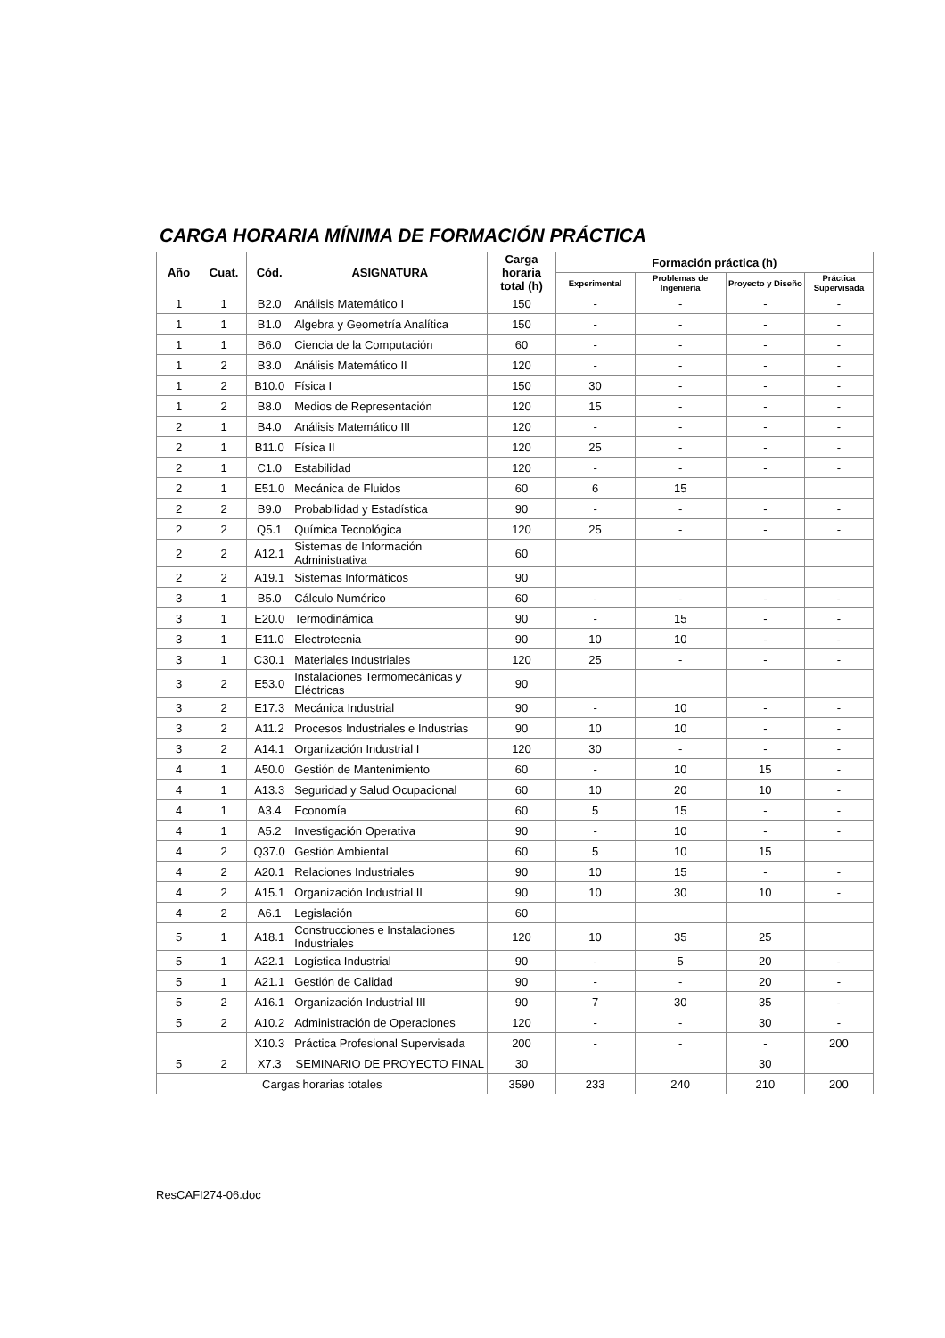CARGA HORARIA MÍNIMA DE FORMACIÓN PRÁCTICA
| Año | Cuat. | Cód. | ASIGNATURA | Carga horaria total (h) | Formación práctica (h) | | | |
| --- | --- | --- | --- | --- | --- | --- | --- | --- |
| | | | | | Experimental | Problemas de Ingeniería | Proyecto y Diseño | Práctica Supervisada |
| 1 | 1 | B2.0 | Análisis Matemático I | 150 | - | - | - | - |
| 1 | 1 | B1.0 | Algebra y Geometría Analítica | 150 | - | - | - | - |
| 1 | 1 | B6.0 | Ciencia de la Computación | 60 | - | - | - | - |
| 1 | 2 | B3.0 | Análisis Matemático II | 120 | - | - | - | - |
| 1 | 2 | B10.0 | Física I | 150 | 30 | - | - | - |
| 1 | 2 | B8.0 | Medios de Representación | 120 | 15 | - | - | - |
| 2 | 1 | B4.0 | Análisis Matemático III | 120 | - | - | - | - |
| 2 | 1 | B11.0 | Física II | 120 | 25 | - | - | - |
| 2 | 1 | C1.0 | Estabilidad | 120 | - | - | - | - |
| 2 | 1 | E51.0 | Mecánica de Fluidos | 60 | 6 | 15 | | |
| 2 | 2 | B9.0 | Probabilidad y Estadística | 90 | - | - | - | - |
| 2 | 2 | Q5.1 | Química Tecnológica | 120 | 25 | - | - | - |
| 2 | 2 | A12.1 | Sistemas de Información Administrativa | 60 | | | | |
| 2 | 2 | A19.1 | Sistemas Informáticos | 90 | | | | |
| 3 | 1 | B5.0 | Cálculo Numérico | 60 | - | - | - | - |
| 3 | 1 | E20.0 | Termodinámica | 90 | - | 15 | - | - |
| 3 | 1 | E11.0 | Electrotecnia | 90 | 10 | 10 | - | - |
| 3 | 1 | C30.1 | Materiales Industriales | 120 | 25 | - | - | - |
| 3 | 2 | E53.0 | Instalaciones Termomecánicas y Eléctricas | 90 | | | | |
| 3 | 2 | E17.3 | Mecánica Industrial | 90 | - | 10 | - | - |
| 3 | 2 | A11.2 | Procesos Industriales e Industrias | 90 | 10 | 10 | - | - |
| 3 | 2 | A14.1 | Organización Industrial I | 120 | 30 | - | - | - |
| 4 | 1 | A50.0 | Gestión de Mantenimiento | 60 | - | 10 | 15 | - |
| 4 | 1 | A13.3 | Seguridad y Salud Ocupacional | 60 | 10 | 20 | 10 | - |
| 4 | 1 | A3.4 | Economía | 60 | 5 | 15 | - | - |
| 4 | 1 | A5.2 | Investigación Operativa | 90 | - | 10 | - | - |
| 4 | 2 | Q37.0 | Gestión Ambiental | 60 | 5 | 10 | 15 | |
| 4 | 2 | A20.1 | Relaciones Industriales | 90 | 10 | 15 | - | - |
| 4 | 2 | A15.1 | Organización Industrial II | 90 | 10 | 30 | 10 | - |
| 4 | 2 | A6.1 | Legislación | 60 | | | | |
| 5 | 1 | A18.1 | Construcciones e Instalaciones Industriales | 120 | 10 | 35 | 25 | |
| 5 | 1 | A22.1 | Logística Industrial | 90 | - | 5 | 20 | - |
| 5 | 1 | A21.1 | Gestión de Calidad | 90 | - | - | 20 | - |
| 5 | 2 | A16.1 | Organización Industrial III | 90 | 7 | 30 | 35 | - |
| 5 | 2 | A10.2 | Administración de Operaciones | 120 | - | - | 30 | - |
| | | X10.3 | Práctica Profesional Supervisada | 200 | - | - | - | 200 |
| 5 | 2 | X7.3 | SEMINARIO DE PROYECTO FINAL | 30 | | | 30 | |
| Cargas horarias totales | | | | 3590 | 233 | 240 | 210 | 200 |
ResCAFI274-06.doc